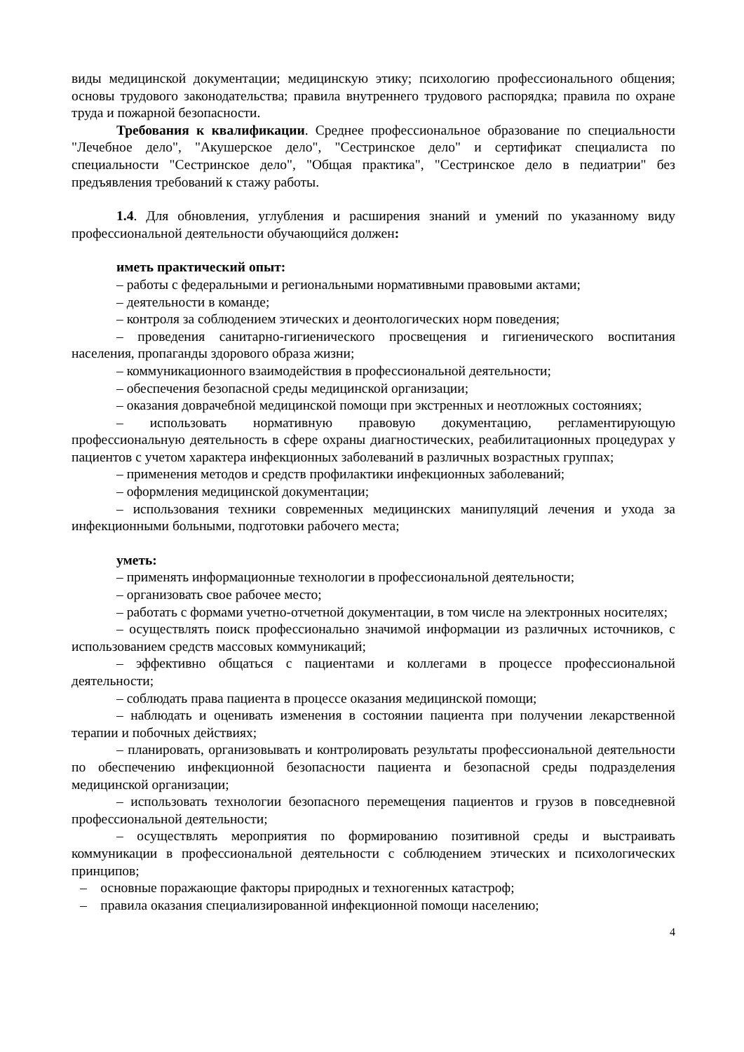виды медицинской документации; медицинскую этику; психологию профессионального общения; основы трудового законодательства; правила внутреннего трудового распорядка; правила по охране труда и пожарной безопасности.
Требования к квалификации. Среднее профессиональное образование по специальности "Лечебное дело", "Акушерское дело", "Сестринское дело" и сертификат специалиста по специальности "Сестринское дело", "Общая практика", "Сестринское дело в педиатрии" без предъявления требований к стажу работы.
1.4. Для обновления, углубления и расширения знаний и умений по указанному виду профессиональной деятельности обучающийся должен:
иметь практический опыт:
– работы с федеральными и региональными нормативными правовыми актами;
– деятельности в команде;
– контроля за соблюдением этических и деонтологических норм поведения;
– проведения санитарно-гигиенического просвещения и гигиенического воспитания населения, пропаганды здорового образа жизни;
– коммуникационного взаимодействия в профессиональной деятельности;
– обеспечения безопасной среды медицинской организации;
– оказания доврачебной медицинской помощи при экстренных и неотложных состояниях;
– использовать нормативную правовую документацию, регламентирующую профессиональную деятельность в сфере охраны диагностических, реабилитационных процедурах у пациентов с учетом характера инфекционных заболеваний в различных возрастных группах;
– применения методов и средств профилактики инфекционных заболеваний;
– оформления медицинской документации;
– использования техники современных медицинских манипуляций лечения и ухода за инфекционными больными, подготовки рабочего места;
уметь:
– применять информационные технологии в профессиональной деятельности;
– организовать свое рабочее место;
– работать с формами учетно-отчетной документации, в том числе на электронных носителях;
– осуществлять поиск профессионально значимой информации из различных источников, с использованием средств массовых коммуникаций;
– эффективно общаться с пациентами и коллегами в процессе профессиональной деятельности;
– соблюдать права пациента в процессе оказания медицинской помощи;
– наблюдать и оценивать изменения в состоянии пациента при получении лекарственной терапии и побочных действиях;
– планировать, организовывать и контролировать результаты профессиональной деятельности по обеспечению инфекционной безопасности пациента и безопасной среды подразделения медицинской организации;
– использовать технологии безопасного перемещения пациентов и грузов в повседневной профессиональной деятельности;
– осуществлять мероприятия по формированию позитивной среды и выстраивать коммуникации в профессиональной деятельности с соблюдением этических и психологических принципов;
– основные поражающие факторы природных и техногенных катастроф;
– правила оказания специализированной инфекционной помощи населению;
4